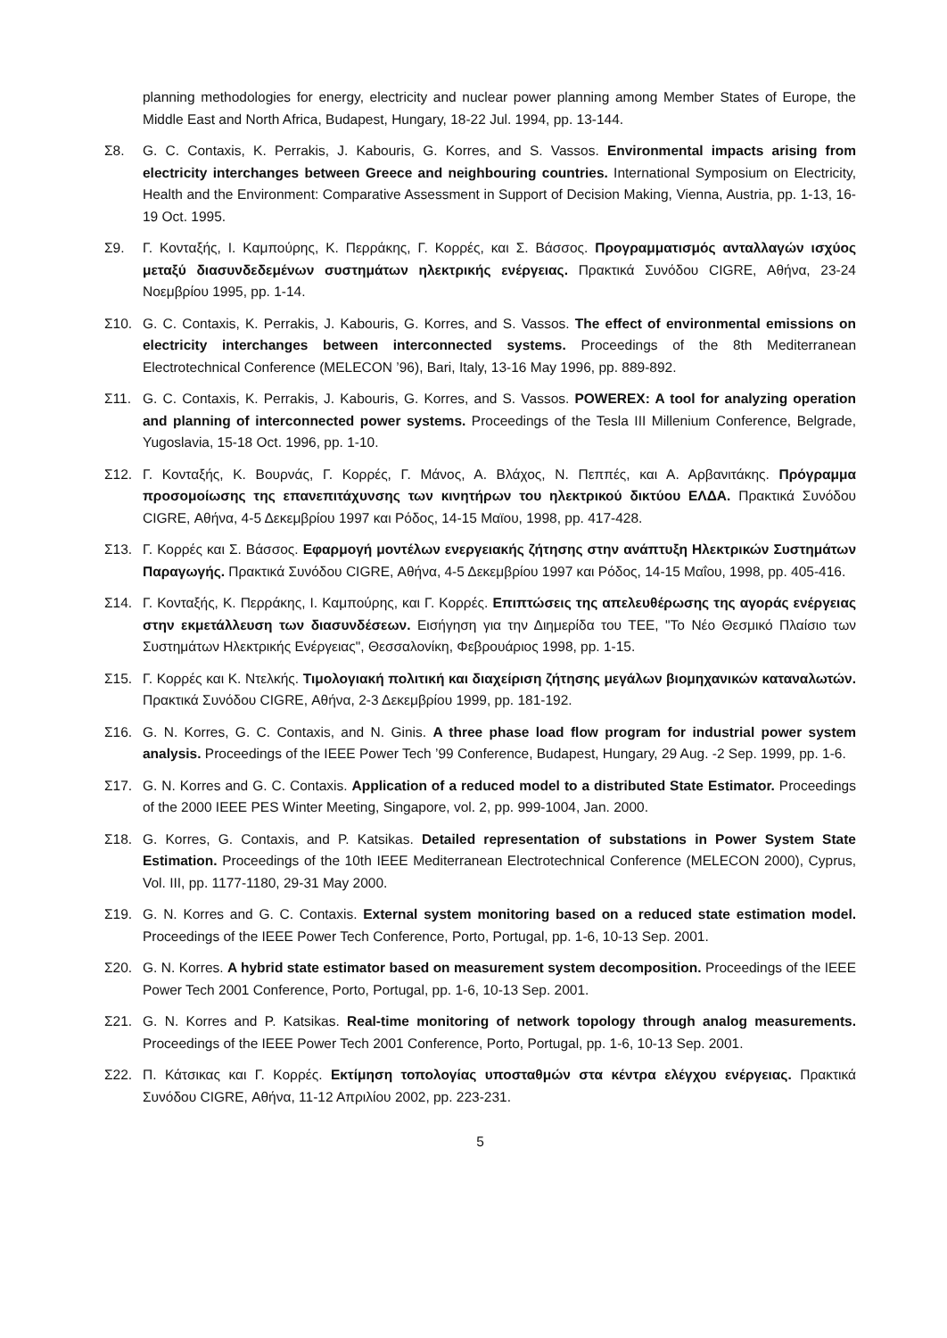planning methodologies for energy, electricity and nuclear power planning among Member States of Europe, the Middle East and North Africa, Budapest, Hungary, 18-22 Jul. 1994, pp. 13-144.
Σ8. G. C. Contaxis, K. Perrakis, J. Kabouris, G. Korres, and S. Vassos. Environmental impacts arising from electricity interchanges between Greece and neighbouring countries. International Symposium on Electricity, Health and the Environment: Comparative Assessment in Support of Decision Making, Vienna, Austria, pp. 1-13, 16-19 Oct. 1995.
Σ9. Γ. Κονταξής, Ι. Καμπούρης, Κ. Περράκης, Γ. Κορρές, και Σ. Βάσσος. Προγραμματισμός ανταλλαγών ισχύος μεταξύ διασυνδεδεμένων συστημάτων ηλεκτρικής ενέργειας. Πρακτικά Συνόδου CIGRE, Αθήνα, 23-24 Νοεμβρίου 1995, pp. 1-14.
Σ10. G. C. Contaxis, K. Perrakis, J. Kabouris, G. Korres, and S. Vassos. The effect of environmental emissions on electricity interchanges between interconnected systems. Proceedings of the 8th Mediterranean Electrotechnical Conference (MELECON ’96), Bari, Italy, 13-16 May 1996, pp. 889-892.
Σ11. G. C. Contaxis, K. Perrakis, J. Kabouris, G. Korres, and S. Vassos. POWEREX: A tool for analyzing operation and planning of interconnected power systems. Proceedings of the Tesla III Millenium Conference, Belgrade, Yugoslavia, 15-18 Oct. 1996, pp. 1-10.
Σ12. Γ. Κονταξής, Κ. Βουρνάς, Γ. Κορρές, Γ. Μάνος, Α. Βλάχος, Ν. Πεππές, και Α. Αρβανιτάκης. Πρόγραμμα προσομοίωσης της επανεπιτάχυνσης των κινητήρων του ηλεκτρικού δικτύου ΕΛΔΑ. Πρακτικά Συνόδου CIGRE, Αθήνα, 4-5 Δεκεμβρίου 1997 και Ρόδος, 14-15 Μαϊου, 1998, pp. 417-428.
Σ13. Γ. Κορρές και Σ. Βάσσος. Εφαρμογή μοντέλων ενεργειακής ζήτησης στην ανάπτυξη Ηλεκτρικών Συστημάτων Παραγωγής. Πρακτικά Συνόδου CIGRE, Αθήνα, 4-5 Δεκεμβρίου 1997 και Ρόδος, 14-15 Μαΐου, 1998, pp. 405-416.
Σ14. Γ. Κονταξής, Κ. Περράκης, Ι. Καμπούρης, και Γ. Κορρές. Επιπτώσεις της απελευθέρωσης της αγοράς ενέργειας στην εκμετάλλευση των διασυνδέσεων. Εισήγηση για την Διημερίδα του ΤΕΕ, "Το Νέο Θεσμικό Πλαίσιο των Συστημάτων Ηλεκτρικής Ενέργειας", Θεσσαλονίκη, Φεβρουάριος 1998, pp. 1-15.
Σ15. Γ. Κορρές και Κ. Ντελκής. Τιμολογιακή πολιτική και διαχείριση ζήτησης μεγάλων βιομηχανικών καταναλωτών. Πρακτικά Συνόδου CIGRE, Αθήνα, 2-3 Δεκεμβρίου 1999, pp. 181-192.
Σ16. G. N. Korres, G. C. Contaxis, and N. Ginis. A three phase load flow program for industrial power system analysis. Proceedings of the IEEE Power Tech ’99 Conference, Budapest, Hungary, 29 Aug. -2 Sep. 1999, pp. 1-6.
Σ17. G. N. Korres and G. C. Contaxis. Application of a reduced model to a distributed State Estimator. Proceedings of the 2000 IEEE PES Winter Meeting, Singapore, vol. 2, pp. 999-1004, Jan. 2000.
Σ18. G. Korres, G. Contaxis, and P. Katsikas. Detailed representation of substations in Power System State Estimation. Proceedings of the 10th IEEE Mediterranean Electrotechnical Conference (MELECON 2000), Cyprus, Vol. III, pp. 1177-1180, 29-31 May 2000.
Σ19. G. N. Korres and G. C. Contaxis. External system monitoring based on a reduced state estimation model. Proceedings of the IEEE Power Tech Conference, Porto, Portugal, pp. 1-6, 10-13 Sep. 2001.
Σ20. G. N. Korres. A hybrid state estimator based on measurement system decomposition. Proceedings of the IEEE Power Tech 2001 Conference, Porto, Portugal, pp. 1-6, 10-13 Sep. 2001.
Σ21. G. N. Korres and P. Katsikas. Real-time monitoring of network topology through analog measurements. Proceedings of the IEEE Power Tech 2001 Conference, Porto, Portugal, pp. 1-6, 10-13 Sep. 2001.
Σ22. Π. Κάτσικας και Γ. Κορρές. Εκτίμηση τοπολογίας υποσταθμών στα κέντρα ελέγχου ενέργειας. Πρακτικά Συνόδου CIGRE, Αθήνα, 11-12 Απριλίου 2002, pp. 223-231.
5